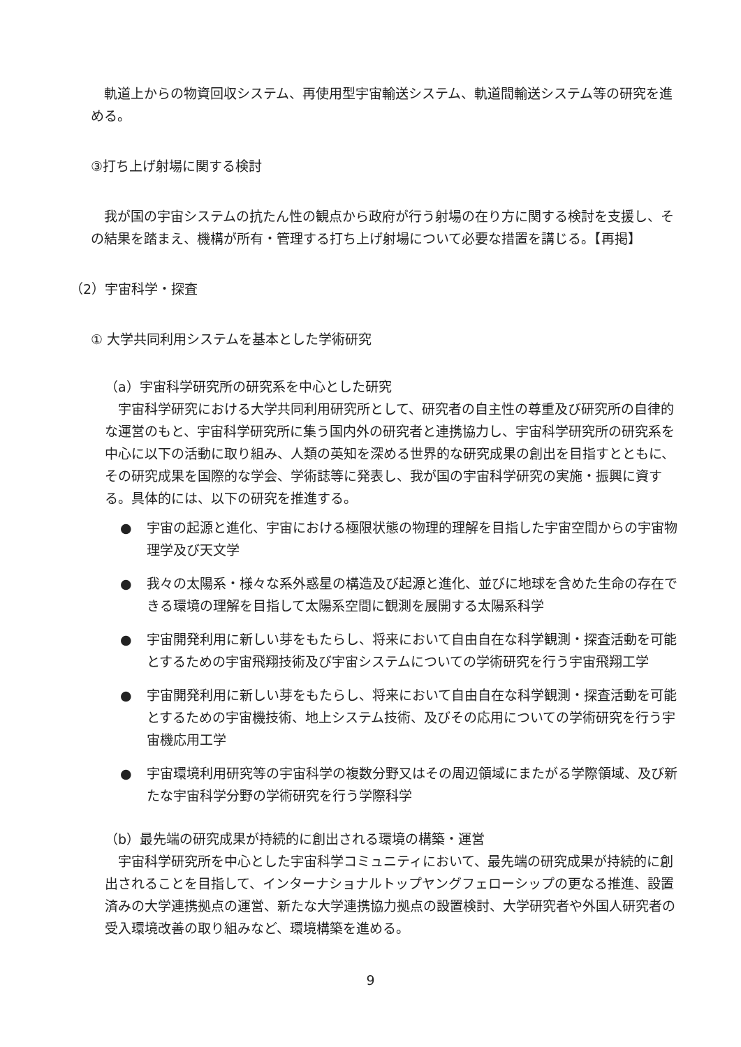軌道上からの物資回収システム、再使用型宇宙輸送システム、軌道間輸送システム等の研究を進める。
③打ち上げ射場に関する検討
我が国の宇宙システムの抗たん性の観点から政府が行う射場の在り方に関する検討を支援し、その結果を踏まえ、機構が所有・管理する打ち上げ射場について必要な措置を講じる。【再掲】
（2）宇宙科学・探査
① 大学共同利用システムを基本とした学術研究
（a）宇宙科学研究所の研究系を中心とした研究
宇宙科学研究における大学共同利用研究所として、研究者の自主性の尊重及び研究所の自律的な運営のもと、宇宙科学研究所に集う国内外の研究者と連携協力し、宇宙科学研究所の研究系を中心に以下の活動に取り組み、人類の英知を深める世界的な研究成果の創出を目指すとともに、その研究成果を国際的な学会、学術誌等に発表し、我が国の宇宙科学研究の実施・振興に資する。具体的には、以下の研究を推進する。
● 宇宙の起源と進化、宇宙における極限状態の物理的理解を目指した宇宙空間からの宇宙物理学及び天文学
● 我々の太陽系・様々な系外惑星の構造及び起源と進化、並びに地球を含めた生命の存在できる環境の理解を目指して太陽系空間に観測を展開する太陽系科学
● 宇宙開発利用に新しい芽をもたらし、将来において自由自在な科学観測・探査活動を可能とするための宇宙飛翔技術及び宇宙システムについての学術研究を行う宇宙飛翔工学
● 宇宙開発利用に新しい芽をもたらし、将来において自由自在な科学観測・探査活動を可能とするための宇宙機技術、地上システム技術、及びその応用についての学術研究を行う宇宙機応用工学
● 宇宙環境利用研究等の宇宙科学の複数分野又はその周辺領域にまたがる学際領域、及び新たな宇宙科学分野の学術研究を行う学際科学
（b）最先端の研究成果が持続的に創出される環境の構築・運営
宇宙科学研究所を中心とした宇宙科学コミュニティにおいて、最先端の研究成果が持続的に創出されることを目指して、インターナショナルトップヤングフェローシップの更なる推進、設置済みの大学連携拠点の運営、新たな大学連携協力拠点の設置検討、大学研究者や外国人研究者の受入環境改善の取り組みなど、環境構築を進める。
9